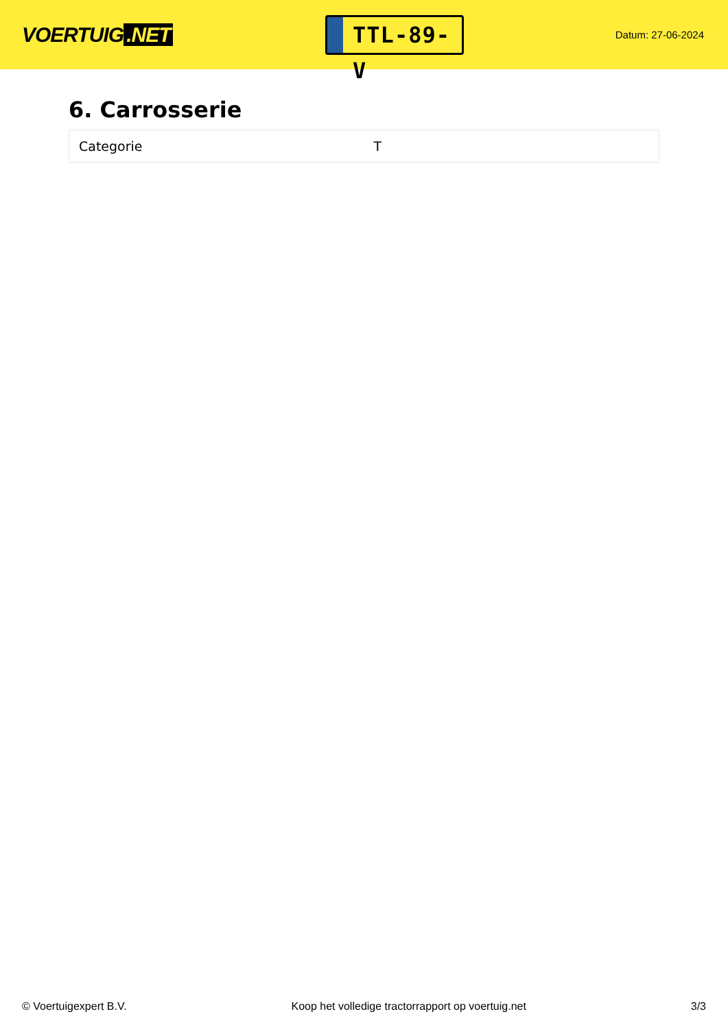VOERTUIG.NET
TTL-89-V
Datum: 27-06-2024
6. Carrosserie
| Categorie | T |
© Voertuigexpert B.V. Koop het volledige tractorrapport op voertuig.net 3/3